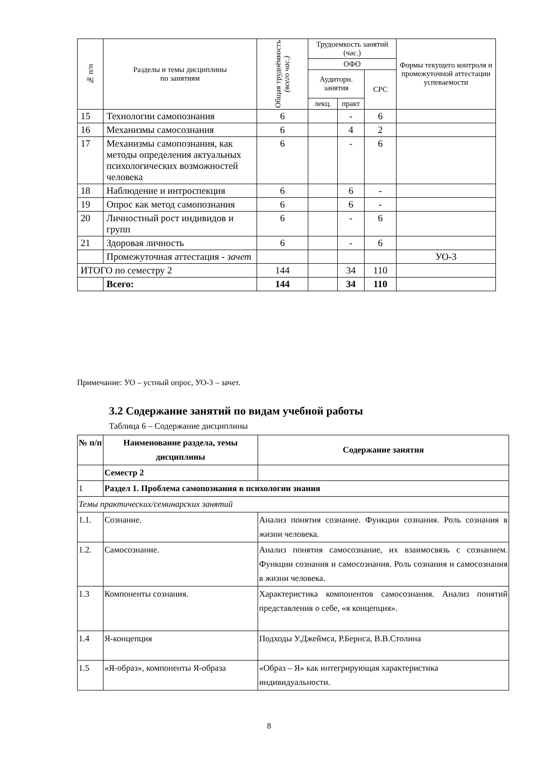| № п/п | Разделы и темы дисциплины по занятиям | Общая трудоёмкость (всего час.) | Трудоемкость занятий (час.) | | | Формы текущего контроля и промежуточной аттестации успеваемости |
| --- | --- | --- | --- | --- | --- | --- |
| | | | ОФО | | | |
| | | | Аудиторн. занятия | | СРС | |
| | | | лекц. | практ | | |
| 15 | Технологии самопознания | 6 | | - | 6 | |
| 16 | Механизмы самосознания | 6 | | 4 | 2 | |
| 17 | Механизмы самопознания, как методы определения актуальных психологических возможностей человека | 6 | | - | 6 | |
| 18 | Наблюдение и интроспекция | 6 | | 6 | - | |
| 19 | Опрос как метод самопознания | 6 | | 6 | - | |
| 20 | Личностный рост индивидов и групп | 6 | | - | 6 | |
| 21 | Здоровая личность | 6 | | - | 6 | |
| | Промежуточная аттестация - зачет | | | | | УО-3 |
| ИТОГО по семестру 2 | | 144 | | 34 | 110 | |
| | Всего: | 144 | | 34 | 110 | |
Примечание: УО – устный опрос, УО-3 – зачет.
3.2 Содержание занятий по видам учебной работы
Таблица 6 – Содержание дисциплины
| № п/п | Наименование раздела, темы дисциплины | Содержание занятия |
| | Семестр 2 | |
| 1 | Раздел 1. Проблема самопознания в психологии знания | |
| Темы практических/семинарских занятий | | |
| 1.1. | Сознание. | Анализ понятия сознание. Функции сознания. Роль сознания в жизни человека. |
| 1.2. | Самосознание. | Анализ понятия самосознание, их взаимосвязь с сознанием. Функции сознания и самосознания. Роль сознания и самосознания в жизни человека. |
| 1.3 | Компоненты сознания. | Характеристика компонентов самосознания. Анализ понятий представления о себе, «я концепция». |
| 1.4 | Я-концепция | Подходы У.Джеймса, Р.Бернса, В.В.Столина |
| 1.5 | «Я-образ», компоненты Я-образа | «Образ – Я» как интегрирующая характеристика индивидуальности. |
8